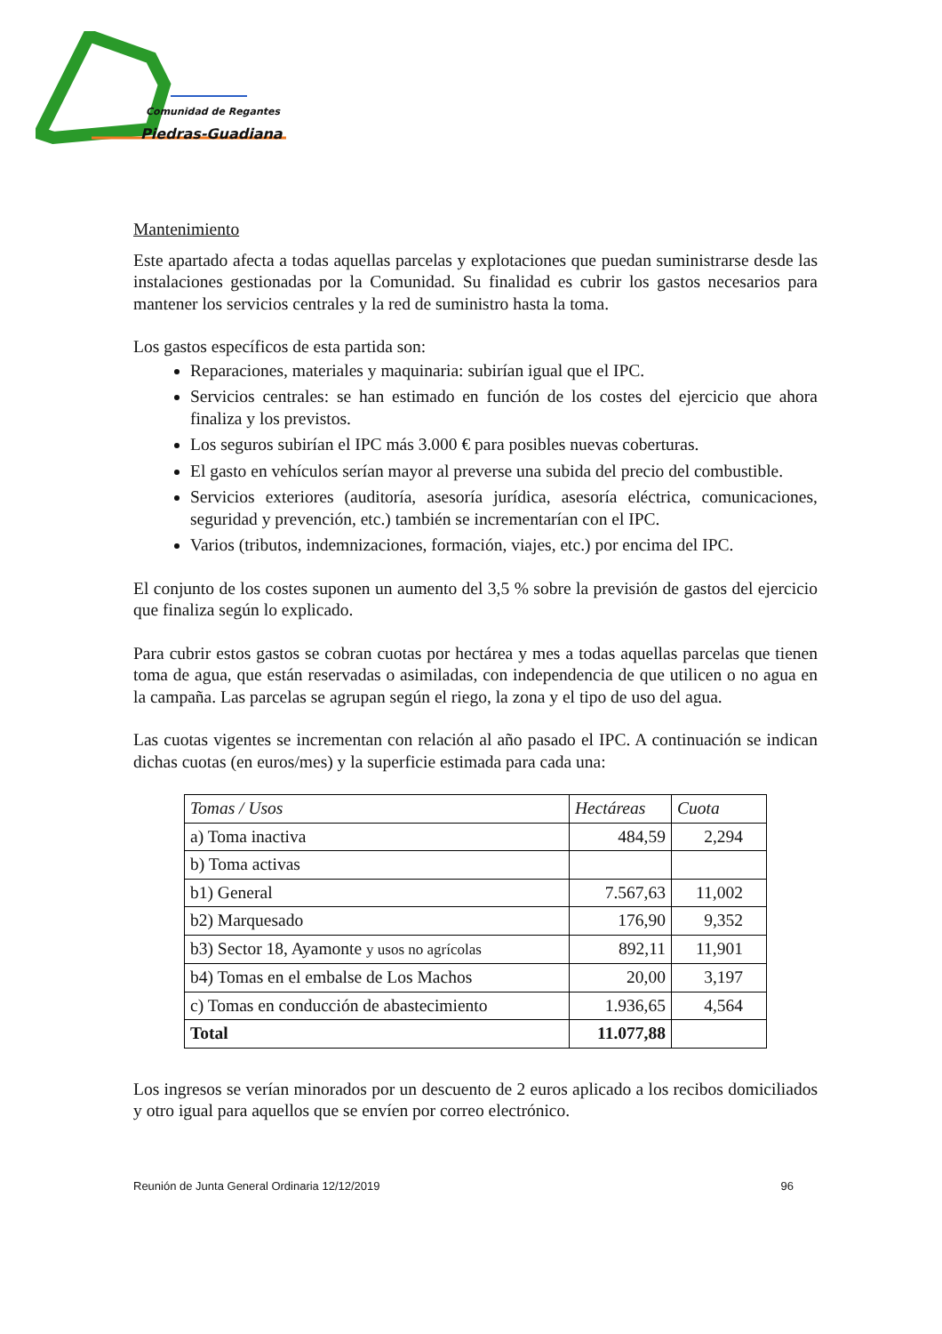Comunidad de Regantes
Piedras-Guadiana
Mantenimiento
Este apartado afecta a todas aquellas parcelas y explotaciones que puedan suministrarse desde las instalaciones gestionadas por la Comunidad. Su finalidad es cubrir los gastos necesarios para mantener los servicios centrales y la red de suministro hasta la toma.
Los gastos específicos de esta partida son:
Reparaciones, materiales y maquinaria: subirían igual que el IPC.
Servicios centrales: se han estimado en función de los costes del ejercicio que ahora finaliza y los previstos.
Los seguros subirían el IPC más 3.000 € para posibles nuevas coberturas.
El gasto en vehículos serían mayor al preverse una subida del precio del combustible.
Servicios exteriores (auditoría, asesoría jurídica, asesoría eléctrica, comunicaciones, seguridad y prevención, etc.) también se incrementarían con el IPC.
Varios (tributos, indemnizaciones, formación, viajes, etc.) por encima del IPC.
El conjunto de los costes suponen un aumento del 3,5 % sobre la previsión de gastos del ejercicio que finaliza según lo explicado.
Para cubrir estos gastos se cobran cuotas por hectárea y mes a todas aquellas parcelas que tienen toma de agua, que están reservadas o asimiladas, con independencia de que utilicen o no agua en la campaña. Las parcelas se agrupan según el riego, la zona y el tipo de uso del agua.
Las cuotas vigentes se incrementan con relación al año pasado el IPC. A continuación se indican dichas cuotas (en euros/mes) y la superficie estimada para cada una:
| Tomas / Usos | Hectáreas | Cuota |
| --- | --- | --- |
| a) Toma inactiva | 484,59 | 2,294 |
| b) Toma activas | | |
| b1) General | 7.567,63 | 11,002 |
| b2) Marquesado | 176,90 | 9,352 |
| b3) Sector 18, Ayamonte y usos no agrícolas | 892,11 | 11,901 |
| b4) Tomas en el embalse de Los Machos | 20,00 | 3,197 |
| c) Tomas en conducción de abastecimiento | 1.936,65 | 4,564 |
| Total | 11.077,88 | |
Los ingresos se verían minorados por un descuento de 2 euros aplicado a los recibos domiciliados y otro igual para aquellos que se envíen por correo electrónico.
Reunión de Junta General Ordinaria 12/12/2019 96